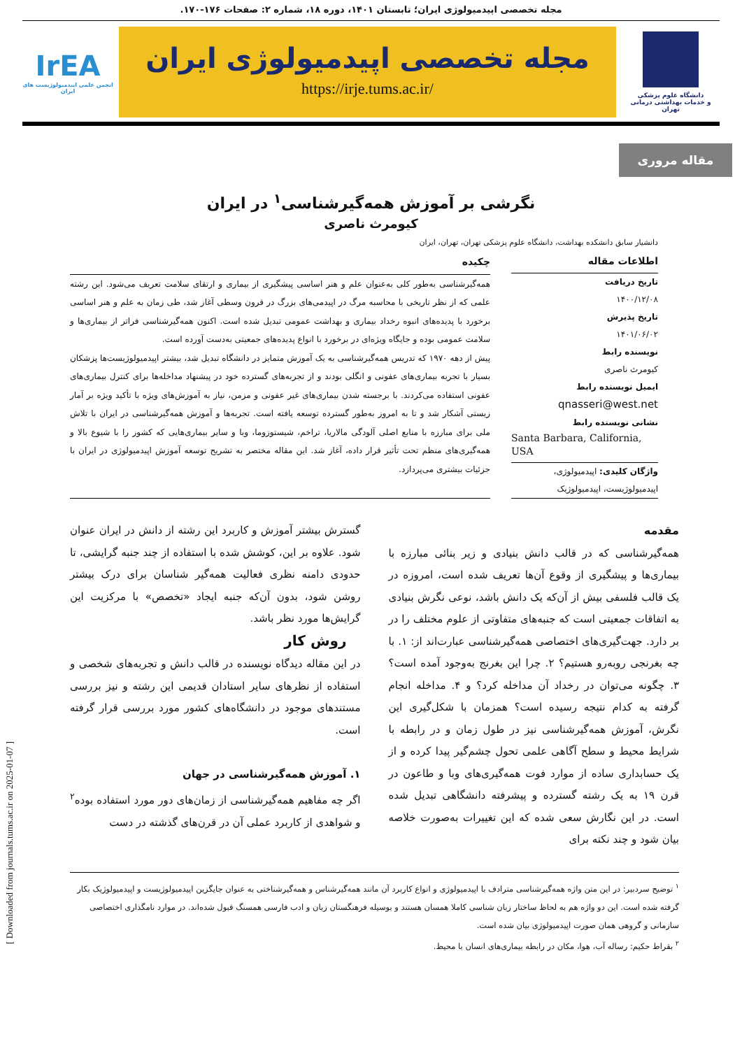مجله تخصصی اپیدمیولوژی ایران؛ تابستان ۱۴۰۱، دوره ۱۸، شماره ۲: صفحات ۱۷۶-۱۷۰.
دانشگاه علوم پزشکی
و خدمات بهداشتی درمانی تهران
مجله تخصصی اپیدمیولوژی ایران
https://irje.tums.ac.ir/
IrEA
انجمن علمی اپیدمیولوژیست های ایران
مقاله مروری
نگرشی بر آموزش همه‌گیرشناسی<sup>۱</sup> در ایران
کیومرث ناصری
دانشیار سابق دانشکده بهداشت، دانشگاه علوم پزشکی تهران، تهران، ایران
اطلاعات مقاله
تاریخ دریافت
۱۴۰۰/۱۲/۰۸
تاریخ پذیرش
۱۴۰۱/۰۶/۰۲
نویسنده رابط
کیومرث ناصری
ایمیل نویسنده رابط
qnasseri@west.net
نشانی نویسنده رابط
Santa Barbara, California, USA
واژگان کلیدی: اپیدمیولوژی، اپیدمیولوژیست، اپیدمیولوژیک
چکیده
همه‌گیرشناسی به‌طور کلی به‌عنوان علم و هنر اساسی پیشگیری از بیماری و ارتقای سلامت تعریف می‌شود. این رشته علمی که از نظر تاریخی با محاسبه مرگ در اپیدمی‌های بزرگ در قرون وسطی آغاز شد، طی زمان به علم و هنر اساسی برخورد با پدیده‌های انبوه رخداد بیماری و بهداشت عمومی تبدیل شده است. اکنون همه‌گیرشناسی فراتر از بیماری‌ها و سلامت عمومی بوده و جایگاه ویژه‌ای در برخورد با انواع پدیده‌های جمعیتی به‌دست آورده است.
پیش از دهه ۱۹۷۰ که تدریس همه‌گیرشناسی به یک آموزش متمایز در دانشگاه تبدیل شد، بیشتر اپیدمیولوژیست‌ها پزشکان بسیار با تجربه بیماری‌های عفونی و انگلی بودند و از تجربه‌های گسترده خود در پیشنهاد مداخله‌ها برای کنترل بیماری‌های عفونی استفاده می‌کردند. با برجسته شدن بیماری‌های غیر عفونی و مزمن، نیاز به آموزش‌های ویژه با تأکید ویژه بر آمار زیستی آشکار شد و تا به امروز به‌طور گسترده توسعه یافته است. تجربه‌ها و آموزش همه‌گیرشناسی در ایران با تلاش ملی برای مبارزه با منابع اصلی آلودگی مالاریا، تراخم، شیستوزوما، وبا و سایر بیماری‌هایی که کشور را با شیوع بالا و همه‌گیری‌های منظم تحت تأثیر قرار داده، آغاز شد. این مقاله مختصر به تشریح توسعه آموزش اپیدمیولوژی در ایران با جزئیات بیشتری می‌پردازد.
مقدمه
همه‌گیرشناسی که در قالب دانش بنیادی و زیر بنائی مبارزه با بیماری‌ها و پیشگیری از وقوع آن‌ها تعریف شده است، امروزه در یک قالب فلسفی بیش از آن‌که یک دانش باشد، نوعی نگرش بنیادی به اتفاقات جمعیتی است که جنبه‌های متفاوتی از علوم مختلف را در بر دارد. جهت‌گیری‌های اختصاصی همه‌گیرشناسی عبارت‌اند از: ۱. با چه بغرنجی روبه‌رو هستیم؟ ۲. چرا این بغرنج به‌وجود آمده است؟ ۳. چگونه می‌توان در رخداد آن مداخله کرد؟ و ۴. مداخله انجام گرفته به کدام نتیجه رسیده است؟ همزمان با شکل‌گیری این نگرش، آموزش همه‌گیرشناسی نیز در طول زمان و در رابطه با شرایط محیط و سطح آگاهی علمی تحول چشم‌گیر پیدا کرده و از یک حسابداری ساده از موارد فوت همه‌گیری‌های وبا و طاعون در قرن ۱۹ به یک رشته گسترده و پیشرفته دانشگاهی تبدیل شده است. در این نگارش سعی شده که این تغییرات به‌صورت خلاصه بیان شود و چند نکته برای
گسترش بیشتر آموزش و کاربرد این رشته از دانش در ایران عنوان شود. علاوه بر این، کوشش شده با استفاده از چند جنبه گرایشی، تا حدودی دامنه نظری فعالیت همه‌گیر شناسان برای درک بیشتر روشن شود، بدون آن‌که جنبه ایجاد «تخصص» با مرکزیت این گرایش‌ها مورد نظر باشد.
روش کار
در این مقاله دیدگاه نویسنده در قالب دانش و تجربه‌های شخصی و استفاده از نظرهای سایر استادان قدیمی این رشته و نیز بررسی مستندهای موجود در دانشگاه‌های کشور مورد بررسی قرار گرفته است.
۱. آموزش همه‌گیرشناسی در جهان
اگر چه مفاهیم همه‌گیرشناسی از زمان‌های دور مورد استفاده بوده<sup>۲</sup> و شواهدی از کاربرد عملی آن در قرن‌های گذشته در دست
<sup>۱</sup> توضیح سردبیر: در این متن واژه همه‌گیرشناسی مترادف با اپیدمیولوژی و انواع کاربرد آن مانند همه‌گیرشناس و همه‌گیرشناختی به عنوان جایگزین اپیدمیولوژیست و اپیدمیولوژیک بکار گرفته شده است. این دو واژه هم به لحاظ ساختار زبان شناسی کاملا همسان هستند و بوسیله فرهنگستان زبان و ادب فارسی همسنگ قبول شده‌اند. در موارد نامگذاری اختصاصی سازمانی و گروهی همان صورت اپیدمیولوژی بیان شده است.
<sup>۲</sup> بقراط حکیم: رساله آب، هوا، مکان در رابطه بیماری‌های انسان با محیط.
[ Downloaded from journals.tums.ac.ir on 2025-01-07 ]